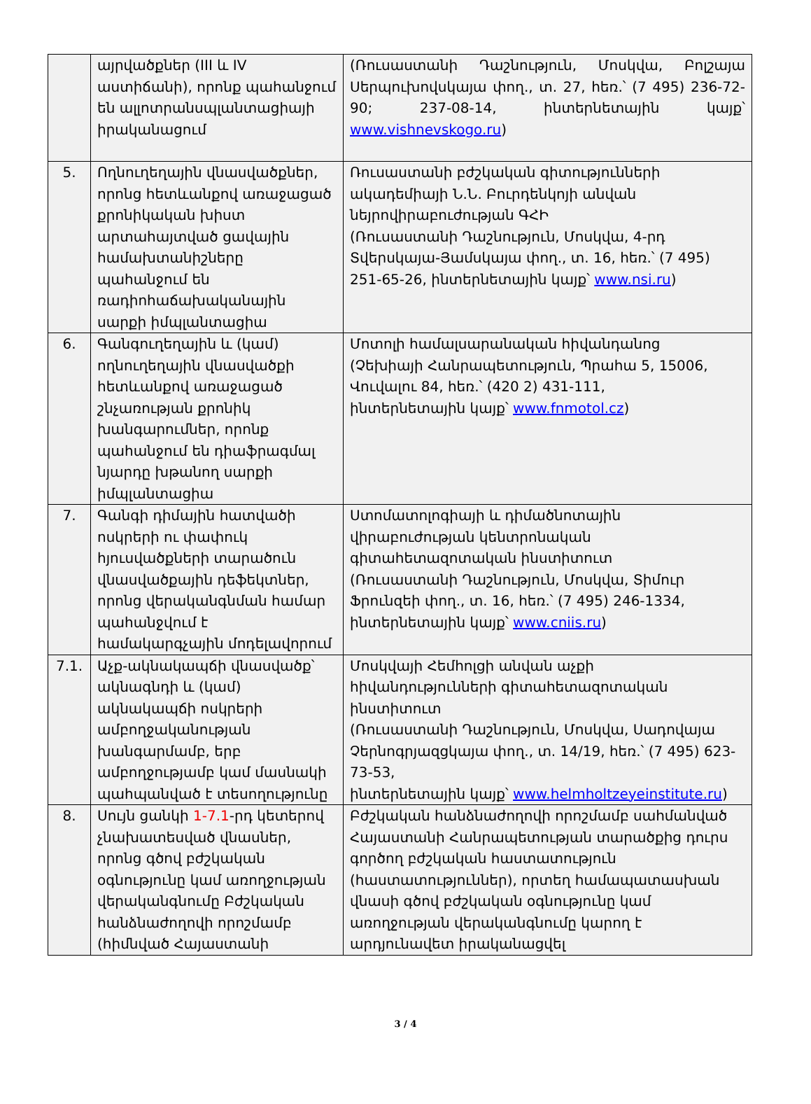| | այրվածքներ (III և IV աստիճանի), որոնք պահանջում են ալլոտրանսպլանտացիայի իրականացում | (Ռուսաստանի Դաշնություն, Մոսկվա, Բոլշայա Սերպուխովսկայա փող., տ. 27, հեռ.՝ (7 495) 236-72-90; 237-08-14, ինտերնետային կայք՝ www.vishnevskogo.ru ) |
| 5. | Ողնուղեղային վնասվածքներ, որոնց հետևանքով առաջացած քրոնիկական խիստ արտահայտված ցավային համախտանիշները պահանջում են ռադիոհաճախականային սարքի իմպլանտացիա | Ռուսաստանի բժշկական գիտությունների ակադեմիայի Ն.Ն. Բուրդենկոյի անվան նեյրովիրաբուժության ԳՀԻ (Ռուսաստանի Դաշնություն, Մոսկվա, 4-րդ Տվերսկայա-Յամսկայա փող., տ. 16, հեռ.՝ (7 495) 251-65-26, ինտերնետային կայք՝ www.nsi.ru ) |
| 6. | Գանգուղեղային և (կամ) ողնուղեղային վնասվածքի հետևանքով առաջացած շնչառության քրոնիկ խանգարումներ, որոնք պահանջում են դիաֆրագմալ նյարդը խթանող սարքի իմպլանտացիա | Մոտոլի համալսարանական հիվանդանոց (Չեխիայի Հանրապետություն, Պրահա 5, 15006, Վուվալու 84, հեռ.՝ (420 2) 431-111, ինտերնետային կայք՝ www.fnmotol.cz ) |
| 7. | Գանգի դիմային հատվածի ոսկրերի ու փափուկ հյուսվածքների տարածուն վնասվածքային դեֆեկտներ, որոնց վերականգնման համար պահանջվում է համակարգչային մոդելավորում | Ստոմատոլոգիայի և դիմածնոտային վիրաբուժության կենտրոնական գիտահետազոտական ինստիտուտ (Ռուսաստանի Դաշնություն, Մոսկվա, Տիմուր Ֆրունզեի փող., տ. 16, հեռ.՝ (7 495) 246-1334, ինտերնետային կայք՝ www.cniis.ru ) |
| 7.1. | Աչք-ակնակապճի վնասվածք՝ ակնագնդի և (կամ) ակնակապճի ոսկրերի ամբողջականության խանգարմամբ, երբ ամբողջությամբ կամ մասնակի պահպանված է տեսողությունը | Մոսկվայի Հեմհոլցի անվան աչքի հիվանդությունների գիտահետազոտական ինստիտուտ (Ռուսաստանի Դաշնություն, Մոսկվա, Սադովայա Չերնոգրյազցկայա փող., տ. 14/19, հեռ.՝ (7 495) 623-73-53, ինտերնետային կայք՝ www.helmholtzeyeinstitute.ru ) |
| 8. | Սույն ցանկի 1-7.1 -րդ կետերով չնախատեսված վնասներ, որոնց գծով բժշկական օգնությունը կամ առողջության վերականգնումը Բժշկական հանձնաժողովի որոշմամբ (հիմնված Հայաստանի | Բժշկական հանձնաժողովի որոշմամբ սահմանված Հայաստանի Հանրապետության տարածքից դուրս գործող բժշկական հաստատություն (հաստատություններ), որտեղ համապատասխան վնասի գծով բժշկական օգնությունը կամ առողջության վերականգնումը կարող է արդյունավետ իրականացվել |
3 / 4